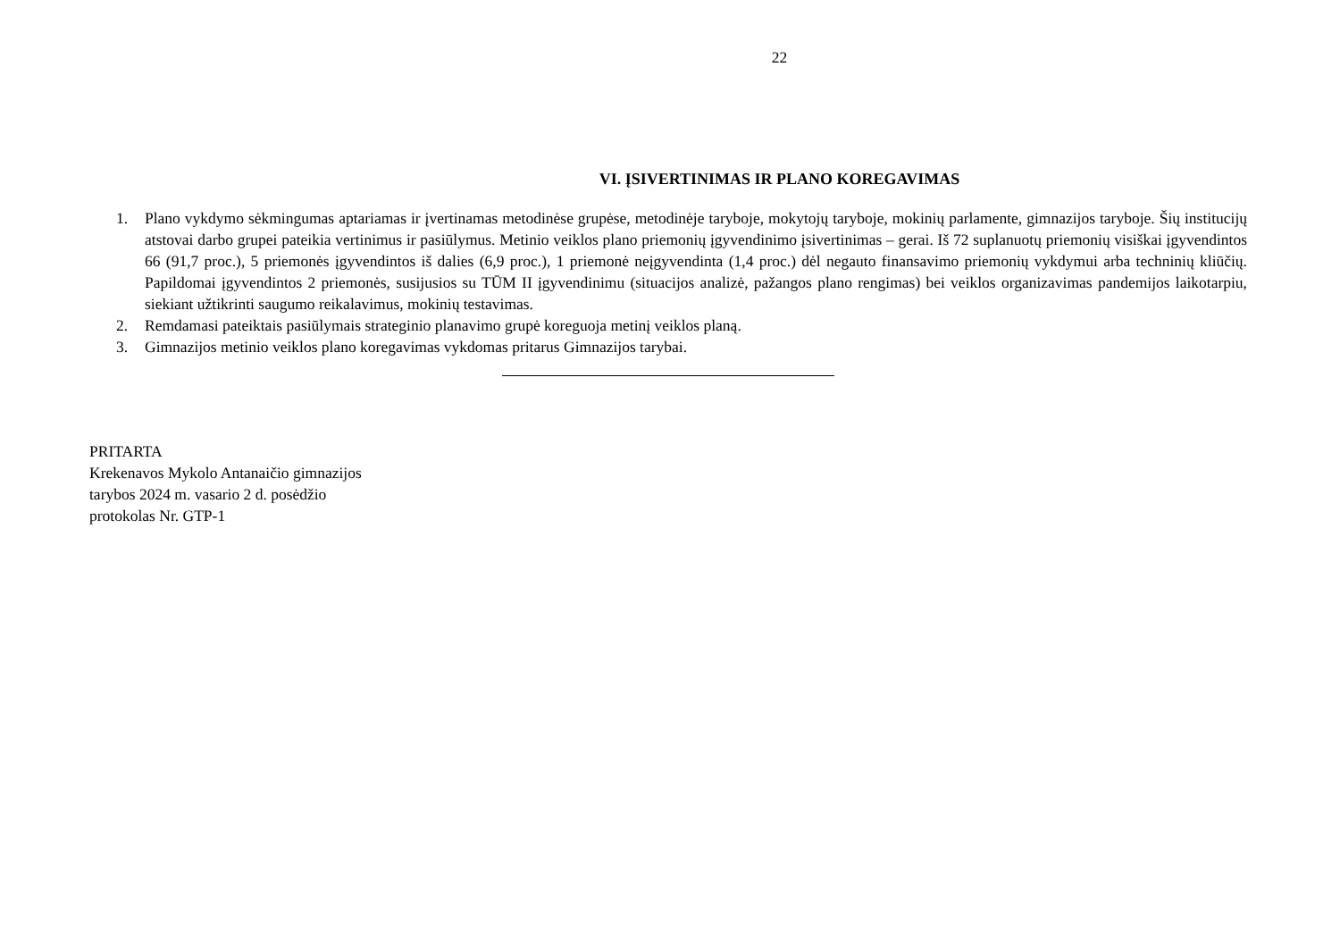22
VI. ĮSIVERTINIMAS IR PLANO KOREGAVIMAS
1. Plano vykdymo sėkmingumas aptariamas ir įvertinamas metodinėse grupėse, metodinėje taryboje, mokytojų taryboje, mokinių parlamente, gimnazijos taryboje. Šių institucijų atstovai darbo grupei pateikia vertinimus ir pasiūlymus. Metinio veiklos plano priemonių įgyvendinimo įsivertinimas – gerai. Iš 72 suplanuotų priemonių visiškai įgyvendintos 66 (91,7 proc.), 5 priemonės įgyvendintos iš dalies (6,9 proc.), 1 priemonė neįgyvendinta (1,4 proc.) dėl negauto finansavimo priemonių vykdymui arba techninių kliūčių. Papildomai įgyvendintos 2 priemonės, susijusios su TŪM II įgyvendinimu (situacijos analizė, pažangos plano rengimas) bei veiklos organizavimas pandemijos laikotarpiu, siekiant užtikrinti saugumo reikalavimus, mokinių testavimas.
2. Remdamasi pateiktais pasiūlymais strateginio planavimo grupė koreguoja metinį veiklos planą.
3. Gimnazijos metinio veiklos plano koregavimas vykdomas pritarus Gimnazijos tarybai.
PRITARTA
Krekenavos Mykolo Antanaičio gimnazijos
tarybos 2024 m. vasario 2 d. posėdžio
protokolas Nr. GTP-1